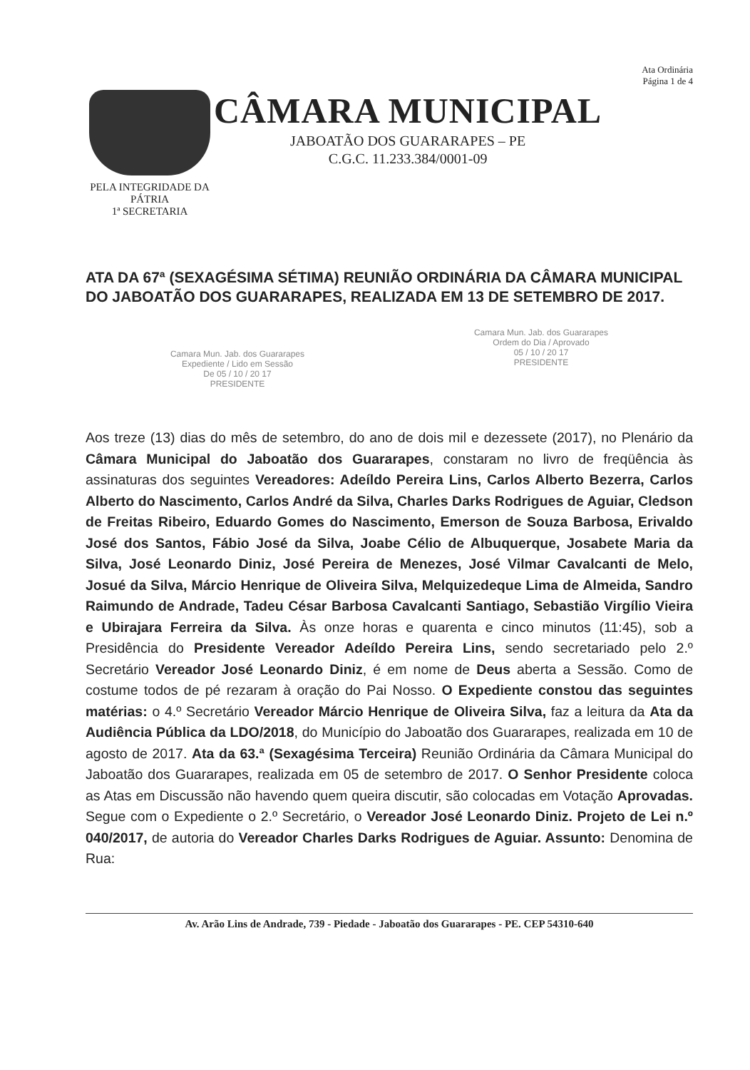Ata Ordinária
Página 1 de 4
PELA INTEGRIDADE DA PÁTRIA
1ª SECRETARIA
CÂMARA MUNICIPAL
JABOATÃO DOS GUARARAPES – PE
C.G.C. 11.233.384/0001-09
ATA DA 67ª (SEXAGÉSIMA SÉTIMA) REUNIÃO ORDINÁRIA DA CÂMARA MUNICIPAL DO JABOATÃO DOS GUARARAPES, REALIZADA EM 13 DE SETEMBRO DE 2017.
Camara Mun. Jab. dos Guararapes
Expediente / Lido em Sessão
De 05 / 10 / 20 17
PRESIDENTE
Camara Mun. Jab. dos Guararapes
Ordem do Dia / Aprovado
05 / 10 / 20 17
PRESIDENTE
Aos treze (13) dias do mês de setembro, do ano de dois mil e dezessete (2017), no Plenário da Câmara Municipal do Jaboatão dos Guararapes, constaram no livro de freqüência às assinaturas dos seguintes Vereadores: Adeíldo Pereira Lins, Carlos Alberto Bezerra, Carlos Alberto do Nascimento, Carlos André da Silva, Charles Darks Rodrigues de Aguiar, Cledson de Freitas Ribeiro, Eduardo Gomes do Nascimento, Emerson de Souza Barbosa, Erivaldo José dos Santos, Fábio José da Silva, Joabe Célio de Albuquerque, Josabete Maria da Silva, José Leonardo Diniz, José Pereira de Menezes, José Vilmar Cavalcanti de Melo, Josué da Silva, Márcio Henrique de Oliveira Silva, Melquizedeque Lima de Almeida, Sandro Raimundo de Andrade, Tadeu César Barbosa Cavalcanti Santiago, Sebastião Virgílio Vieira e Ubirajara Ferreira da Silva. Às onze horas e quarenta e cinco minutos (11:45), sob a Presidência do Presidente Vereador Adeíldo Pereira Lins, sendo secretariado pelo 2.º Secretário Vereador José Leonardo Diniz, é em nome de Deus aberta a Sessão. Como de costume todos de pé rezaram à oração do Pai Nosso. O Expediente constou das seguintes matérias: o 4.º Secretário Vereador Márcio Henrique de Oliveira Silva, faz a leitura da Ata da Audiência Pública da LDO/2018, do Município do Jaboatão dos Guararapes, realizada em 10 de agosto de 2017. Ata da 63.ª (Sexagésima Terceira) Reunião Ordinária da Câmara Municipal do Jaboatão dos Guararapes, realizada em 05 de setembro de 2017. O Senhor Presidente coloca as Atas em Discussão não havendo quem queira discutir, são colocadas em Votação Aprovadas. Segue com o Expediente o 2.º Secretário, o Vereador José Leonardo Diniz. Projeto de Lei n.º 040/2017, de autoria do Vereador Charles Darks Rodrigues de Aguiar. Assunto: Denomina de Rua:
Av. Arão Lins de Andrade, 739 - Piedade - Jaboatão dos Guararapes - PE. CEP 54310-640